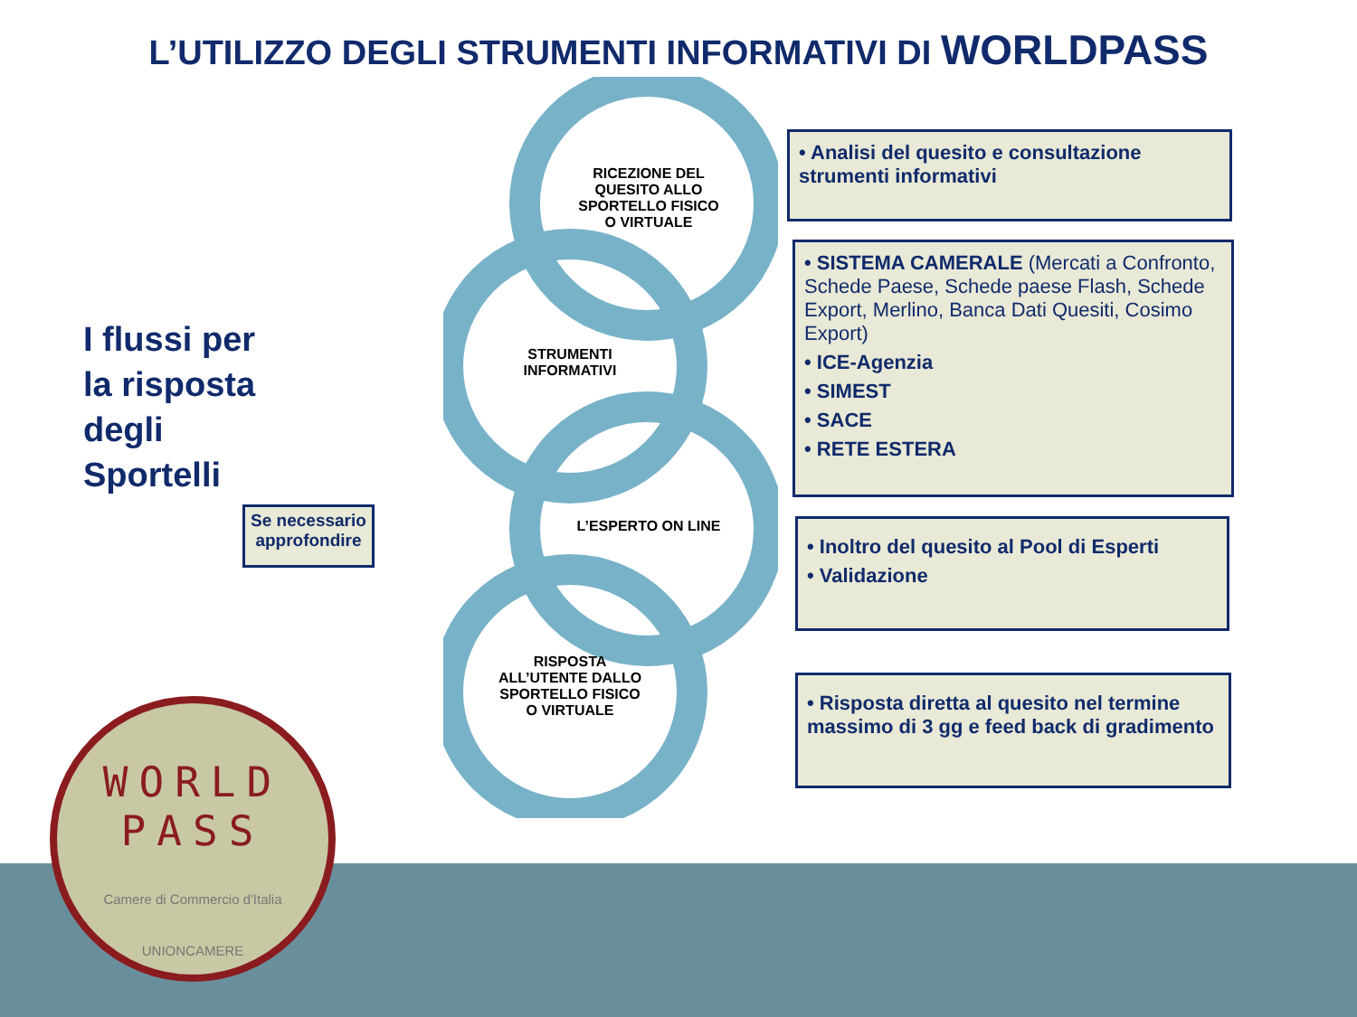L’UTILIZZO DEGLI STRUMENTI INFORMATIVI DI WORLDPASS
RICEZIONE DEL QUESITO ALLO SPORTELLO FISICO O VIRTUALE
STRUMENTI INFORMATIVI
L’ESPERTO ON LINE
RISPOSTA ALL’UTENTE DALLO SPORTELLO FISICO O VIRTUALE
I flussi per
la risposta
degli
Sportelli
Se necessario approfondire
• Analisi del quesito e consultazione strumenti informativi
• SISTEMA CAMERALE (Mercati a Confronto, Schede Paese, Schede paese Flash, Schede Export, Merlino, Banca Dati Quesiti, Cosimo Export)
• ICE-Agenzia
• SIMEST
• SACE
• RETE ESTERA
• Inoltro del quesito al Pool di Esperti
• Validazione
• Risposta diretta al quesito nel termine massimo di 3 gg e feed back di gradimento
WORLD
PASS
Camere di Commercio d'Italia
UNIONCAMERE